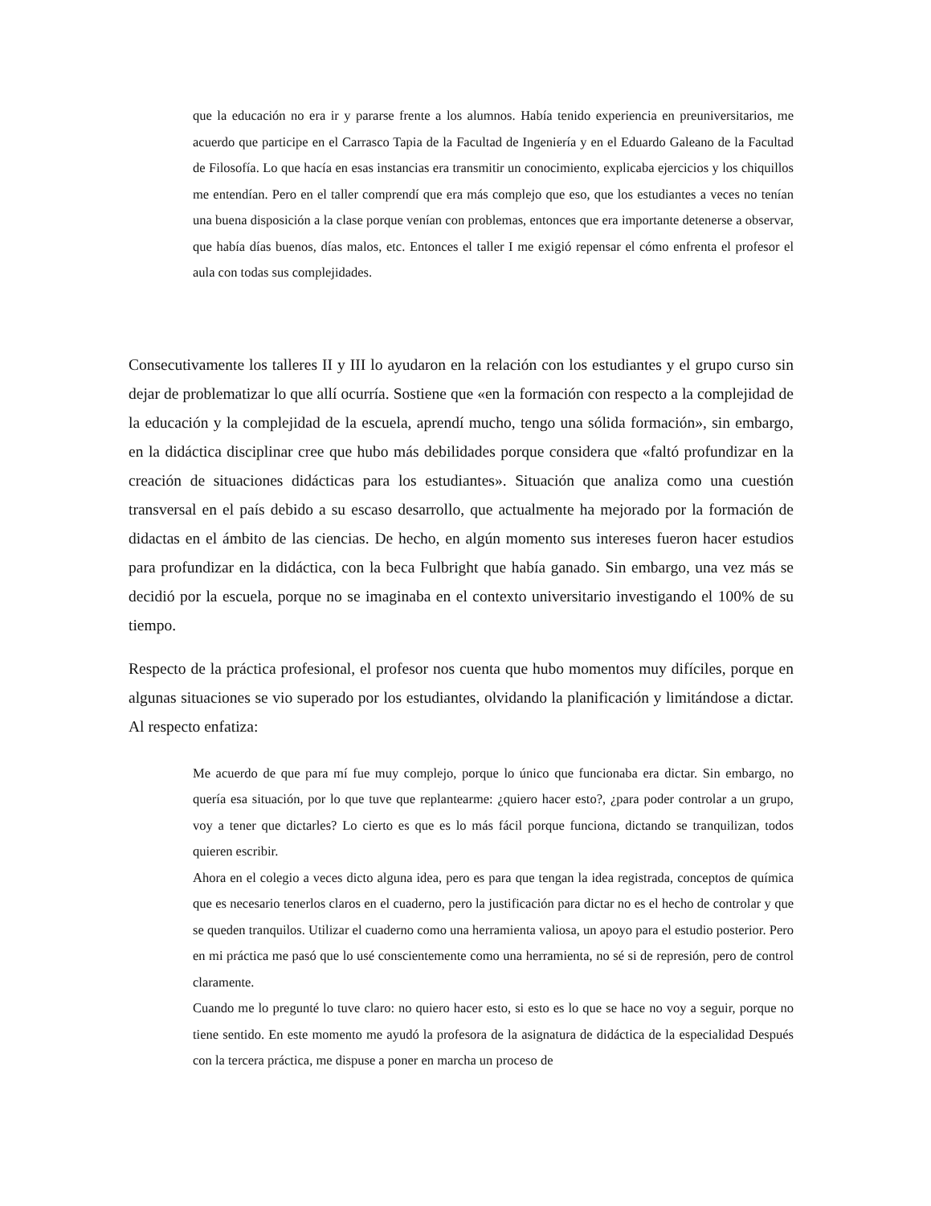que la educación no era ir y pararse frente a los alumnos. Había tenido experiencia en preuniversitarios, me acuerdo que participe en el Carrasco Tapia de la Facultad de Ingeniería y en el Eduardo Galeano de la Facultad de Filosofía. Lo que hacía en esas instancias era transmitir un conocimiento, explicaba ejercicios y los chiquillos me entendían. Pero en el taller comprendí que era más complejo que eso, que los estudiantes a veces no tenían una buena disposición a la clase porque venían con problemas, entonces que era importante detenerse a observar, que había días buenos, días malos, etc. Entonces el taller I me exigió repensar el cómo enfrenta el profesor el aula con todas sus complejidades.
Consecutivamente los talleres II y III lo ayudaron en la relación con los estudiantes y el grupo curso sin dejar de problematizar lo que allí ocurría. Sostiene que «en la formación con respecto a la complejidad de la educación y la complejidad de la escuela, aprendí mucho, tengo una sólida formación», sin embargo, en la didáctica disciplinar cree que hubo más debilidades porque considera que «faltó profundizar en la creación de situaciones didácticas para los estudiantes». Situación que analiza como una cuestión transversal en el país debido a su escaso desarrollo, que actualmente ha mejorado por la formación de didactas en el ámbito de las ciencias. De hecho, en algún momento sus intereses fueron hacer estudios para profundizar en la didáctica, con la beca Fulbright que había ganado. Sin embargo, una vez más se decidió por la escuela, porque no se imaginaba en el contexto universitario investigando el 100% de su tiempo.
Respecto de la práctica profesional, el profesor nos cuenta que hubo momentos muy difíciles, porque en algunas situaciones se vio superado por los estudiantes, olvidando la planificación y limitándose a dictar. Al respecto enfatiza:
Me acuerdo de que para mí fue muy complejo, porque lo único que funcionaba era dictar. Sin embargo, no quería esa situación, por lo que tuve que replantearme: ¿quiero hacer esto?, ¿para poder controlar a un grupo, voy a tener que dictarles? Lo cierto es que es lo más fácil porque funciona, dictando se tranquilizan, todos quieren escribir.
Ahora en el colegio a veces dicto alguna idea, pero es para que tengan la idea registrada, conceptos de química que es necesario tenerlos claros en el cuaderno, pero la justificación para dictar no es el hecho de controlar y que se queden tranquilos. Utilizar el cuaderno como una herramienta valiosa, un apoyo para el estudio posterior. Pero en mi práctica me pasó que lo usé conscientemente como una herramienta, no sé si de represión, pero de control claramente.
Cuando me lo pregunté lo tuve claro: no quiero hacer esto, si esto es lo que se hace no voy a seguir, porque no tiene sentido. En este momento me ayudó la profesora de la asignatura de didáctica de la especialidad Después con la tercera práctica, me dispuse a poner en marcha un proceso de